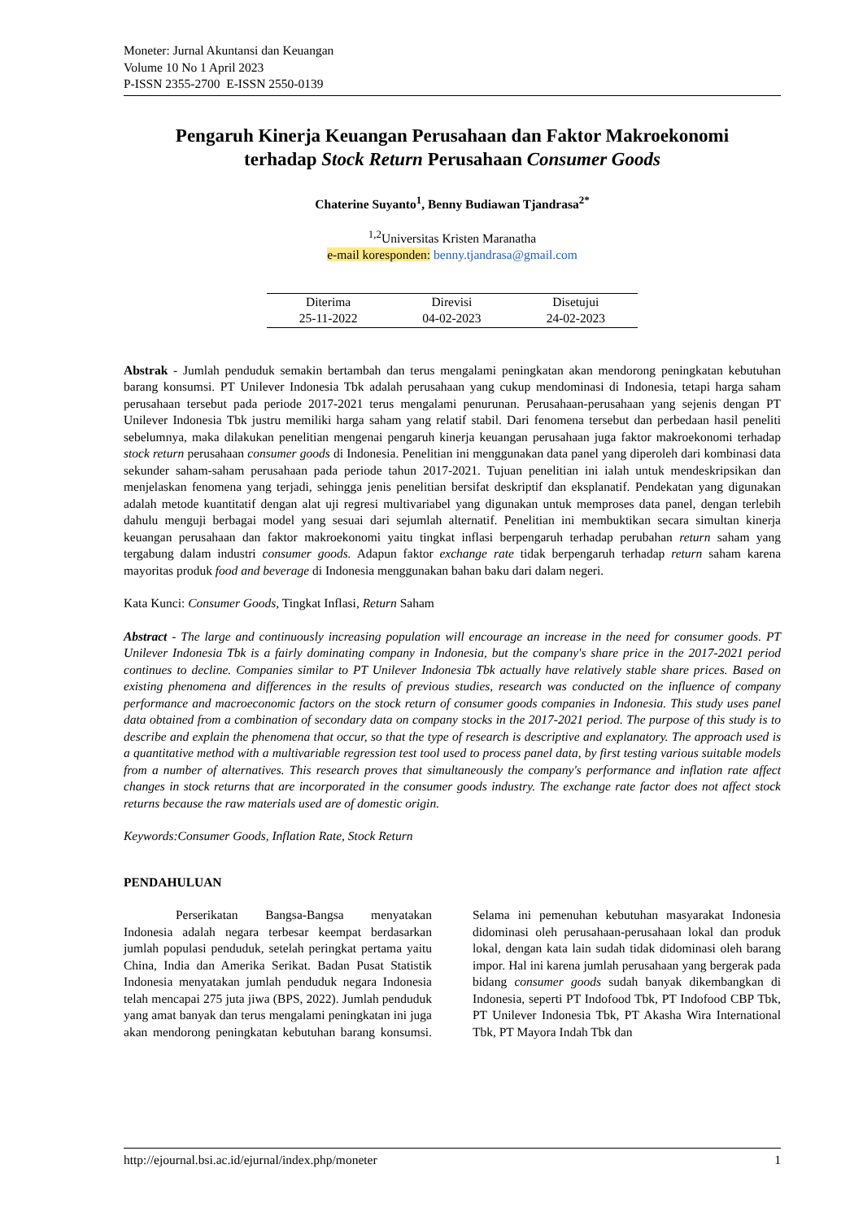Moneter: Jurnal Akuntansi dan Keuangan
Volume 10 No 1 April 2023
P-ISSN 2355-2700 E-ISSN 2550-0139
Pengaruh Kinerja Keuangan Perusahaan dan Faktor Makroekonomi
terhadap Stock Return Perusahaan Consumer Goods
Chaterine Suyanto<sup>1</sup>, Benny Budiawan Tjandrasa<sup>2*</sup>
<sup>1,2</sup>Universitas Kristen Maranatha
e-mail koresponden: benny.tjandrasa@gmail.com
| Diterima | Direvisi | Disetujui |
| --- | --- | --- |
| 25-11-2022 | 04-02-2023 | 24-02-2023 |
Abstrak - Jumlah penduduk semakin bertambah dan terus mengalami peningkatan akan mendorong peningkatan kebutuhan barang konsumsi. PT Unilever Indonesia Tbk adalah perusahaan yang cukup mendominasi di Indonesia, tetapi harga saham perusahaan tersebut pada periode 2017-2021 terus mengalami penurunan. Perusahaan-perusahaan yang sejenis dengan PT Unilever Indonesia Tbk justru memiliki harga saham yang relatif stabil. Dari fenomena tersebut dan perbedaan hasil peneliti sebelumnya, maka dilakukan penelitian mengenai pengaruh kinerja keuangan perusahaan juga faktor makroekonomi terhadap stock return perusahaan consumer goods di Indonesia. Penelitian ini menggunakan data panel yang diperoleh dari kombinasi data sekunder saham-saham perusahaan pada periode tahun 2017-2021. Tujuan penelitian ini ialah untuk mendeskripsikan dan menjelaskan fenomena yang terjadi, sehingga jenis penelitian bersifat deskriptif dan eksplanatif. Pendekatan yang digunakan adalah metode kuantitatif dengan alat uji regresi multivariabel yang digunakan untuk memproses data panel, dengan terlebih dahulu menguji berbagai model yang sesuai dari sejumlah alternatif. Penelitian ini membuktikan secara simultan kinerja keuangan perusahaan dan faktor makroekonomi yaitu tingkat inflasi berpengaruh terhadap perubahan return saham yang tergabung dalam industri consumer goods. Adapun faktor exchange rate tidak berpengaruh terhadap return saham karena mayoritas produk food and beverage di Indonesia menggunakan bahan baku dari dalam negeri.
Kata Kunci: Consumer Goods, Tingkat Inflasi, Return Saham
Abstract - The large and continuously increasing population will encourage an increase in the need for consumer goods. PT Unilever Indonesia Tbk is a fairly dominating company in Indonesia, but the company's share price in the 2017-2021 period continues to decline. Companies similar to PT Unilever Indonesia Tbk actually have relatively stable share prices. Based on existing phenomena and differences in the results of previous studies, research was conducted on the influence of company performance and macroeconomic factors on the stock return of consumer goods companies in Indonesia. This study uses panel data obtained from a combination of secondary data on company stocks in the 2017-2021 period. The purpose of this study is to describe and explain the phenomena that occur, so that the type of research is descriptive and explanatory. The approach used is a quantitative method with a multivariable regression test tool used to process panel data, by first testing various suitable models from a number of alternatives. This research proves that simultaneously the company's performance and inflation rate affect changes in stock returns that are incorporated in the consumer goods industry. The exchange rate factor does not affect stock returns because the raw materials used are of domestic origin.
Keywords:Consumer Goods, Inflation Rate, Stock Return
PENDAHULUAN
Perserikatan Bangsa-Bangsa menyatakan Indonesia adalah negara terbesar keempat berdasarkan jumlah populasi penduduk, setelah peringkat pertama yaitu China, India dan Amerika Serikat. Badan Pusat Statistik Indonesia menyatakan jumlah penduduk negara Indonesia telah mencapai 275 juta jiwa (BPS, 2022). Jumlah penduduk yang amat banyak dan terus mengalami peningkatan ini juga akan mendorong peningkatan kebutuhan barang konsumsi. Selama ini pemenuhan kebutuhan masyarakat Indonesia didominasi oleh perusahaan-perusahaan lokal dan produk lokal, dengan kata lain sudah tidak didominasi oleh barang impor. Hal ini karena jumlah perusahaan yang bergerak pada bidang consumer goods sudah banyak dikembangkan di Indonesia, seperti PT Indofood Tbk, PT Indofood CBP Tbk, PT Unilever Indonesia Tbk, PT Akasha Wira International Tbk, PT Mayora Indah Tbk dan
http://ejournal.bsi.ac.id/ejurnal/index.php/moneter 1